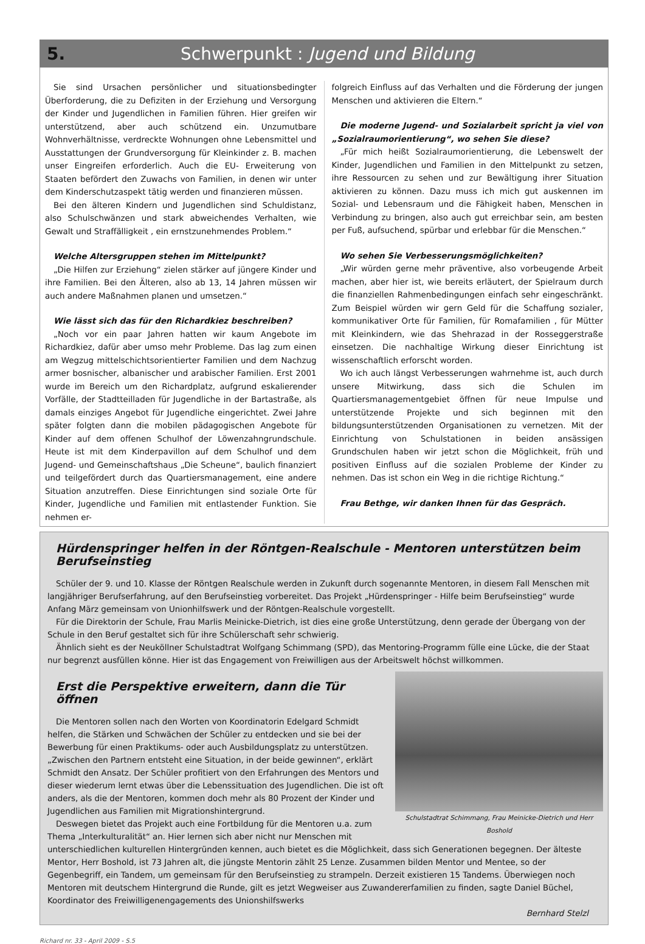5. Schwerpunkt : Jugend und Bildung
Sie sind Ursachen persönlicher und situationsbedingter Überforderung, die zu Defiziten in der Erziehung und Versorgung der Kinder und Jugendlichen in Familien führen. Hier greifen wir unterstützend, aber auch schützend ein. Unzumutbare Wohnverhältnisse, verdreckte Wohnungen ohne Lebensmittel und Ausstattungen der Grundversorgung für Kleinkinder z. B. machen unser Eingreifen erforderlich. Auch die EU- Erweiterung von Staaten befördert den Zuwachs von Familien, in denen wir unter dem Kinderschutzaspekt tätig werden und finanzieren müssen.
Bei den älteren Kindern und Jugendlichen sind Schuldistanz, also Schulschwänzen und stark abweichendes Verhalten, wie Gewalt und Straffälligkeit , ein ernstzunehmendes Problem.“
Welche Altersgruppen stehen im Mittelpunkt?
„Die Hilfen zur Erziehung“ zielen stärker auf jüngere Kinder und ihre Familien. Bei den Älteren, also ab 13, 14 Jahren müssen wir auch andere Maßnahmen planen und umsetzen.“
Wie lässt sich das für den Richardkiez beschreiben?
„Noch vor ein paar Jahren hatten wir kaum Angebote im Richardkiez, dafür aber umso mehr Probleme. Das lag zum einen am Wegzug mittelschichtsorientierter Familien und dem Nachzug armer bosnischer, albanischer und arabischer Familien. Erst 2001 wurde im Bereich um den Richardplatz, aufgrund eskalierender Vorfälle, der Stadtteilladen für Jugendliche in der Bartastraße, als damals einziges Angebot für Jugendliche eingerichtet. Zwei Jahre später folgten dann die mobilen pädagogischen Angebote für Kinder auf dem offenen Schulhof der Löwenzahngrundschule. Heute ist mit dem Kinderpavillon auf dem Schulhof und dem Jugend- und Gemeinschaftshaus „Die Scheune“, baulich finanziert und teilgefördert durch das Quartiersmanagement, eine andere Situation anzutreffen. Diese Einrichtungen sind soziale Orte für Kinder, Jugendliche und Familien mit entlastender Funktion. Sie nehmen er-
folgreich Einfluss auf das Verhalten und die Förderung der jungen Menschen und aktivieren die Eltern.“
Die moderne Jugend- und Sozialarbeit spricht ja viel von „Sozialraumorientierung“, wo sehen Sie diese?
„Für mich heißt Sozialraumorientierung, die Lebenswelt der Kinder, Jugendlichen und Familien in den Mittelpunkt zu setzen, ihre Ressourcen zu sehen und zur Bewältigung ihrer Situation aktivieren zu können. Dazu muss ich mich gut auskennen im Sozial- und Lebensraum und die Fähigkeit haben, Menschen in Verbindung zu bringen, also auch gut erreichbar sein, am besten per Fuß, aufsuchend, spürbar und erlebbar für die Menschen.“
Wo sehen Sie Verbesserungsmöglichkeiten?
„Wir würden gerne mehr präventive, also vorbeugende Arbeit machen, aber hier ist, wie bereits erläutert, der Spielraum durch die finanziellen Rahmenbedingungen einfach sehr eingeschränkt. Zum Beispiel würden wir gern Geld für die Schaffung sozialer, kommunikativer Orte für Familien, für Romafamilien , für Mütter mit Kleinkindern, wie das Shehrazad in der Rosseggerstraße einsetzen. Die nachhaltige Wirkung dieser Einrichtung ist wissenschaftlich erforscht worden.
Wo ich auch längst Verbesserungen wahrnehme ist, auch durch unsere Mitwirkung, dass sich die Schulen im Quartiersmanagementgebiet öffnen für neue Impulse und unterstützende Projekte und sich beginnen mit den bildungsunterstützenden Organisationen zu vernetzen. Mit der Einrichtung von Schulstationen in beiden ansässigen Grundschulen haben wir jetzt schon die Möglichkeit, früh und positiven Einfluss auf die sozialen Probleme der Kinder zu nehmen. Das ist schon ein Weg in die richtige Richtung.“
Frau Bethge, wir danken Ihnen für das Gespräch.
Hürdenspringer helfen in der Röntgen-Realschule - Mentoren unterstützen beim Berufseinstieg
Schüler der 9. und 10. Klasse der Röntgen Realschule werden in Zukunft durch sogenannte Mentoren, in diesem Fall Menschen mit langjähriger Berufserfahrung, auf den Berufseinstieg vorbereitet. Das Projekt „Hürdenspringer - Hilfe beim Berufseinstieg“ wurde Anfang März gemeinsam von Unionhilfswerk und der Röntgen-Realschule vorgestellt.
Für die Direktorin der Schule, Frau Marlis Meinicke-Dietrich, ist dies eine große Unterstützung, denn gerade der Übergang von der Schule in den Beruf gestaltet sich für ihre Schülerschaft sehr schwierig.
Ähnlich sieht es der Neuköllner Schulstadtrat Wolfgang Schimmang (SPD), das Mentoring-Programm fülle eine Lücke, die der Staat nur begrenzt ausfüllen könne. Hier ist das Engagement von Freiwilligen aus der Arbeitswelt höchst willkommen.
Schulstadtrat Schimmang, Frau Meinicke-Dietrich und Herr Boshold
Erst die Perspektive erweitern, dann die Tür öffnen
Die Mentoren sollen nach den Worten von Koordinatorin Edelgard Schmidt helfen, die Stärken und Schwächen der Schüler zu entdecken und sie bei der Bewerbung für einen Praktikums- oder auch Ausbildungsplatz zu unterstützen. „Zwischen den Partnern entsteht eine Situation, in der beide gewinnen“, erklärt Schmidt den Ansatz. Der Schüler profitiert von den Erfahrungen des Mentors und dieser wiederum lernt etwas über die Lebenssituation des Jugendlichen. Die ist oft anders, als die der Mentoren, kommen doch mehr als 80 Prozent der Kinder und Jugendlichen aus Familien mit Migrationshintergrund.
Deswegen bietet das Projekt auch eine Fortbildung für die Mentoren u.a. zum Thema „Interkulturalität“ an. Hier lernen sich aber nicht nur Menschen mit unterschiedlichen kulturellen Hintergründen kennen, auch bietet es die Möglichkeit, dass sich Generationen begegnen. Der älteste Mentor, Herr Boshold, ist 73 Jahren alt, die jüngste Mentorin zählt 25 Lenze. Zusammen bilden Mentor und Mentee, so der Gegenbegriff, ein Tandem, um gemeinsam für den Berufseinstieg zu strampeln. Derzeit existieren 15 Tandems. Überwiegen noch Mentoren mit deutschem Hintergrund die Runde, gilt es jetzt Wegweiser aus Zuwandererfamilien zu finden, sagte Daniel Büchel, Koordinator des Freiwilligenengagements des Unionshilfswerks
Bernhard Stelzl
Richard nr. 33 - April 2009 - S.5